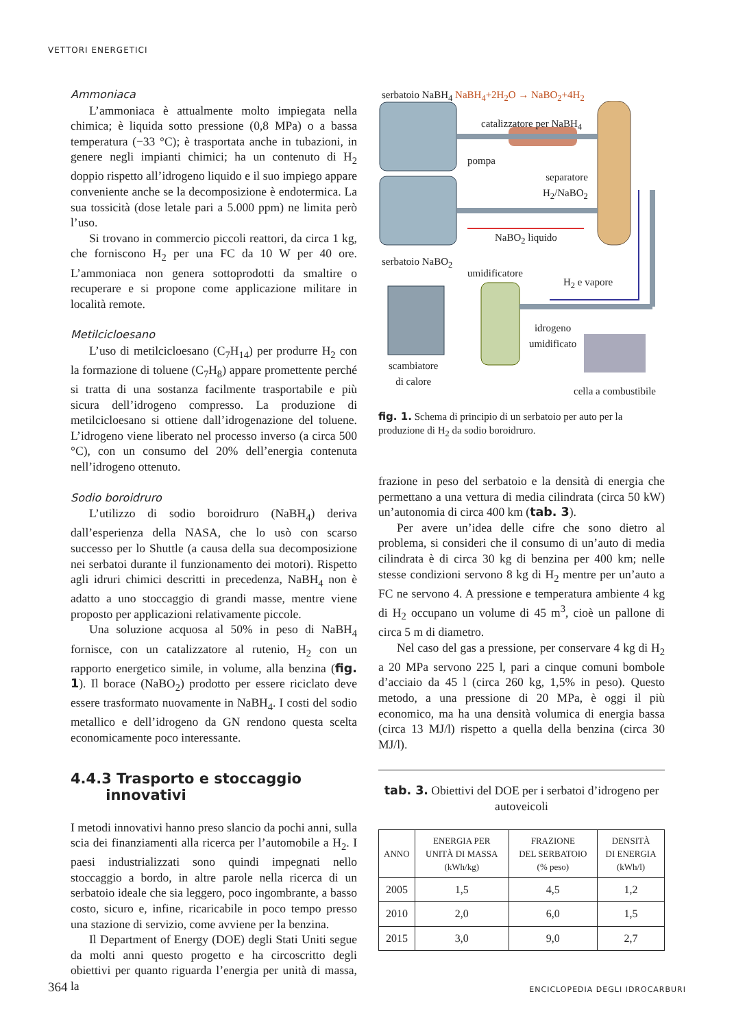VETTORI ENERGETICI
Ammoniaca
L’ammoniaca è attualmente molto impiegata nella chimica; è liquida sotto pressione (0,8 MPa) o a bassa temperatura (−33 °C); è trasportata anche in tubazioni, in genere negli impianti chimici; ha un contenuto di H<sub>2</sub> doppio rispetto all’idrogeno liquido e il suo impiego appare conveniente anche se la decomposizione è endotermica. La sua tossicità (dose letale pari a 5.000 ppm) ne limita però l’uso.
Si trovano in commercio piccoli reattori, da circa 1 kg, che forniscono H<sub>2</sub> per una FC da 10 W per 40 ore. L’ammoniaca non genera sottoprodotti da smaltire o recuperare e si propone come applicazione militare in località remote.
Metilcicloesano
L’uso di metilcicloesano (C<sub>7</sub>H<sub>14</sub>) per produrre H<sub>2</sub> con la formazione di toluene (C<sub>7</sub>H<sub>8</sub>) appare promettente perché si tratta di una sostanza facilmente trasportabile e più sicura dell’idrogeno compresso. La produzione di metilcicloesano si ottiene dall’idrogenazione del toluene. L’idrogeno viene liberato nel processo inverso (a circa 500 °C), con un consumo del 20% dell’energia contenuta nell’idrogeno ottenuto.
Sodio boroidruro
L’utilizzo di sodio boroidruro (NaBH<sub>4</sub>) deriva dall’esperienza della NASA, che lo usò con scarso successo per lo Shuttle (a causa della sua decomposizione nei serbatoi durante il funzionamento dei motori). Rispetto agli idruri chimici descritti in precedenza, NaBH<sub>4</sub> non è adatto a uno stoccaggio di grandi masse, mentre viene proposto per applicazioni relativamente piccole.
Una soluzione acquosa al 50% in peso di NaBH<sub>4</sub> fornisce, con un catalizzatore al rutenio, H<sub>2</sub> con un rapporto energetico simile, in volume, alla benzina (fig. 1). Il borace (NaBO<sub>2</sub>) prodotto per essere riciclato deve essere trasformato nuovamente in NaBH<sub>4</sub>. I costi del sodio metallico e dell’idrogeno da GN rendono questa scelta economicamente poco interessante.
4.4.3 Trasporto e stoccaggio
innovativi
I metodi innovativi hanno preso slancio da pochi anni, sulla scia dei finanziamenti alla ricerca per l’automobile a H<sub>2</sub>. I paesi industrializzati sono quindi impegnati nello stoccaggio a bordo, in altre parole nella ricerca di un serbatoio ideale che sia leggero, poco ingombrante, a basso costo, sicuro e, infine, ricaricabile in poco tempo presso una stazione di servizio, come avviene per la benzina.
Il Department of Energy (DOE) degli Stati Uniti segue da molti anni questo progetto e ha circoscritto degli obiettivi per quanto riguarda l’energia per unità di massa, la
serbatoio NaBH<sub>4</sub> NaBH<sub>4</sub>+2H<sub>2</sub>O → NaBO<sub>2</sub>+4H<sub>2</sub>
catalizzatore per NaBH<sub>4</sub>
pompa
separatore
H<sub>2</sub>/NaBO<sub>2</sub>
NaBO<sub>2</sub> liquido
serbatoio NaBO<sub>2</sub>
umidificatore
H<sub>2</sub> e vapore
idrogeno
umidificato
scambiatore
di calore
cella a combustibile
fig. 1. Schema di principio di un serbatoio per auto per la produzione di H<sub>2</sub> da sodio boroidruro.
frazione in peso del serbatoio e la densità di energia che permettano a una vettura di media cilindrata (circa 50 kW) un’autonomia di circa 400 km (tab. 3).
Per avere un’idea delle cifre che sono dietro al problema, si consideri che il consumo di un’auto di media cilindrata è di circa 30 kg di benzina per 400 km; nelle stesse condizioni servono 8 kg di H<sub>2</sub> mentre per un’auto a FC ne servono 4. A pressione e temperatura ambiente 4 kg di H<sub>2</sub> occupano un volume di 45 m<sup>3</sup>, cioè un pallone di circa 5 m di diametro.
Nel caso del gas a pressione, per conservare 4 kg di H<sub>2</sub> a 20 MPa servono 225 l, pari a cinque comuni bombole d’acciaio da 45 l (circa 260 kg, 1,5% in peso). Questo metodo, a una pressione di 20 MPa, è oggi il più economico, ma ha una densità volumica di energia bassa (circa 13 MJ/l) rispetto a quella della benzina (circa 30 MJ/l).
tab. 3. Obiettivi del DOE per i serbatoi d’idrogeno per autoveicoli
| ANNO | ENERGIA PER UNITÀ DI MASSA (kWh/kg) | FRAZIONE DEL SERBATOIO (% peso) | DENSITÀ DI ENERGIA (kWh/l) |
| --- | --- | --- | --- |
| 2005 | 1,5 | 4,5 | 1,2 |
| 2010 | 2,0 | 6,0 | 1,5 |
| 2015 | 3,0 | 9,0 | 2,7 |
364 ENCICLOPEDIA DEGLI IDROCARBURI